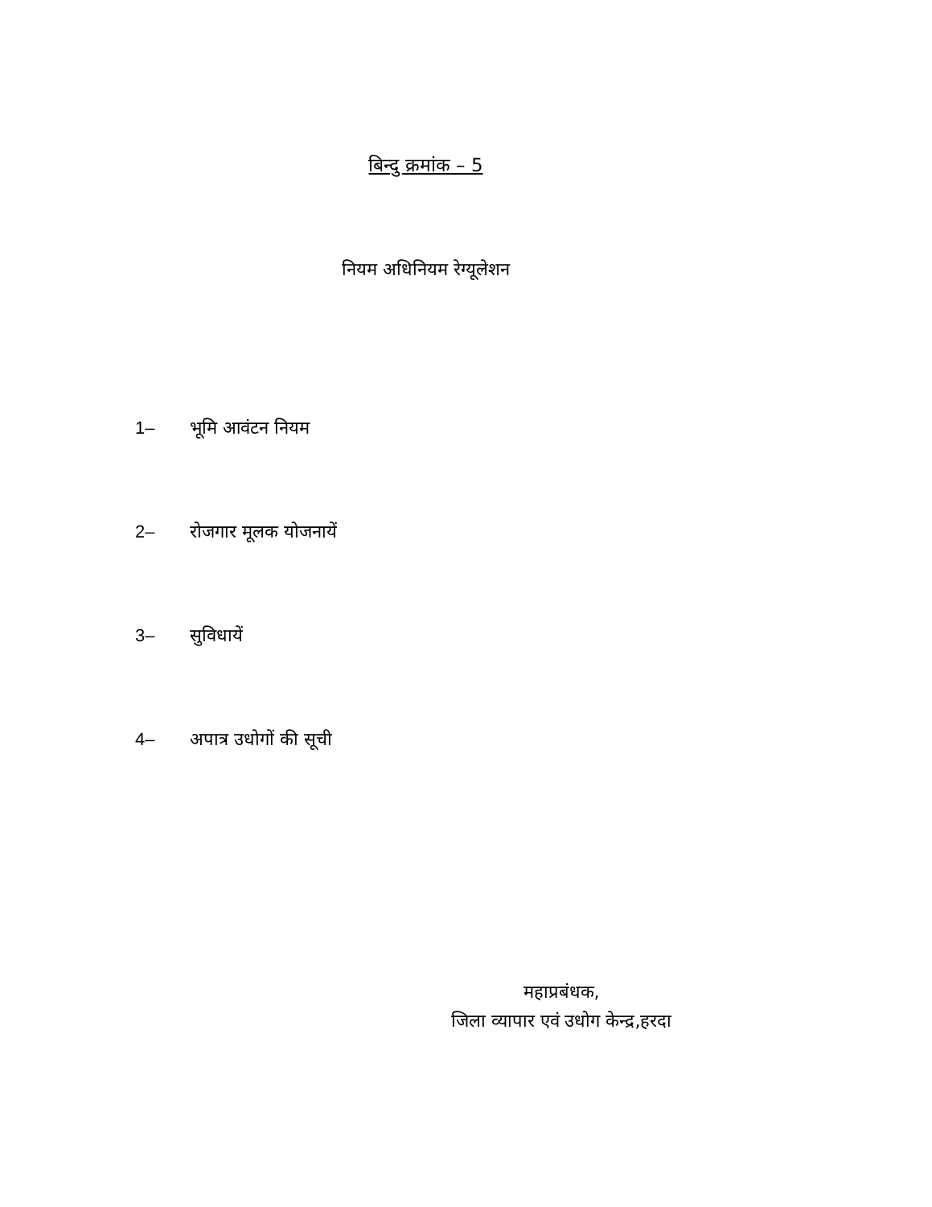बिन्दु क्रमांक – 5
नियम अधिनियम रेग्यूलेशन
1– भूमि आवंटन नियम
2– रोजगार मूलक योजनायें
3– सुविधायें
4– अपात्र उधोगों की सूची
महाप्रबंधक,
जिला व्यापार एवं उधोग केन्द्र,हरदा